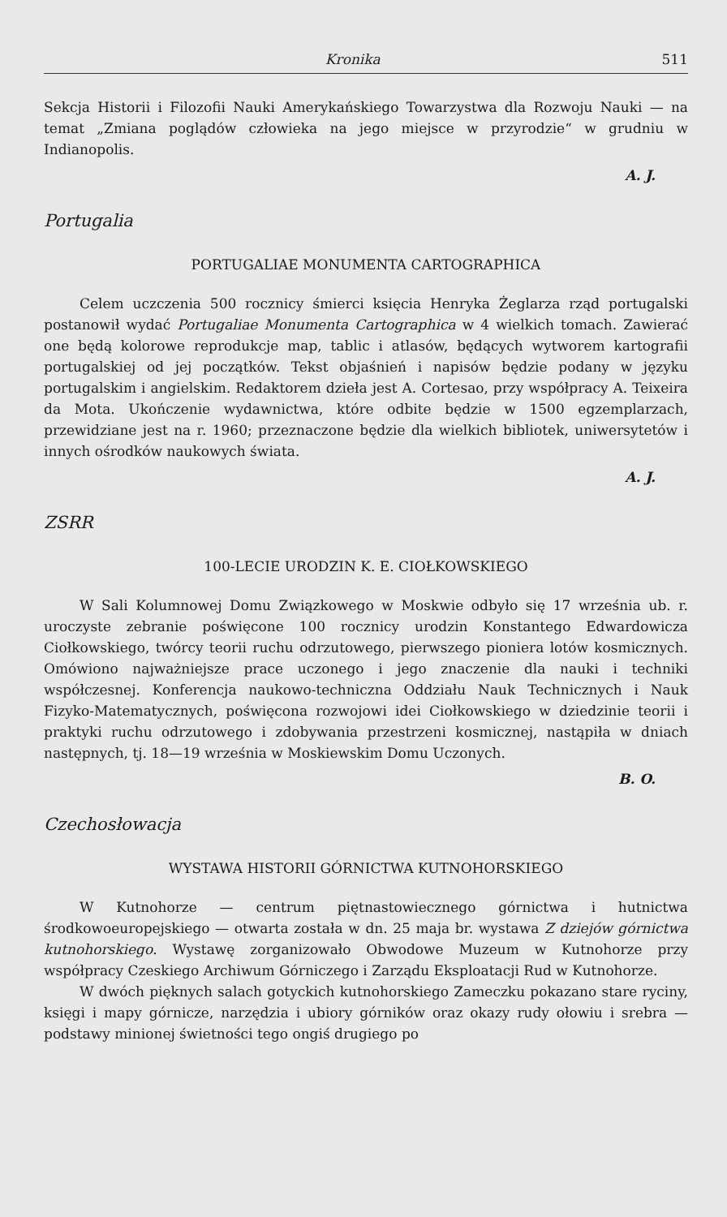Kronika 511
Sekcja Historii i Filozofii Nauki Amerykańskiego Towarzystwa dla Rozwoju Nauki — na temat „Zmiana poglądów człowieka na jego miejsce w przyrodzie“ w grudniu w Indianopolis.
A. J.
Portugalia
PORTUGALIAE MONUMENTA CARTOGRAPHICA
Celem uczczenia 500 rocznicy śmierci księcia Henryka Żeglarza rząd portugalski postanowił wydać Portugaliae Monumenta Cartographica w 4 wielkich tomach. Zawierać one będą kolorowe reprodukcje map, tablic i atlasów, będących wytworem kartografii portugalskiej od jej początków. Tekst objaśnień i napisów będzie podany w języku portugalskim i angielskim. Redaktorem dzieła jest A. Cortesao, przy współpracy A. Teixeira da Mota. Ukończenie wydawnictwa, które odbite będzie w 1500 egzemplarzach, przewidziane jest na r. 1960; przeznaczone będzie dla wielkich bibliotek, uniwersytetów i innych ośrodków naukowych świata.
A. J.
ZSRR
100-LECIE URODZIN K. E. CIOŁKOWSKIEGO
W Sali Kolumnowej Domu Związkowego w Moskwie odbyło się 17 września ub. r. uroczyste zebranie poświęcone 100 rocznicy urodzin Konstantego Edwardowicza Ciołkowskiego, twórcy teorii ruchu odrzutowego, pierwszego pioniera lotów kosmicznych. Omówiono najważniejsze prace uczonego i jego znaczenie dla nauki i techniki współczesnej. Konferencja naukowo-techniczna Oddziału Nauk Technicznych i Nauk Fizyko-Matematycznych, poświęcona rozwojowi idei Ciołkowskiego w dziedzinie teorii i praktyki ruchu odrzutowego i zdobywania przestrzeni kosmicznej, nastąpiła w dniach następnych, tj. 18—19 września w Moskiewskim Domu Uczonych.
B. O.
Czechosłowacja
WYSTAWA HISTORII GÓRNICTWA KUTNOHORSKIEGO
W Kutnohorze — centrum piętnastowiecznego górnictwa i hutnictwa środkowoeuropejskiego — otwarta została w dn. 25 maja br. wystawa Z dziejów górnictwa kutnohorskiego. Wystawę zorganizowało Obwodowe Muzeum w Kutnohorze przy współpracy Czeskiego Archiwum Górniczego i Zarządu Eksploatacji Rud w Kutnohorze.
W dwóch pięknych salach gotyckich kutnohorskiego Zameczku pokazano stare ryciny, księgi i mapy górnicze, narzędzia i ubiory górników oraz okazy rudy ołowiu i srebra — podstawy minionej świetności tego ongiś drugiego po